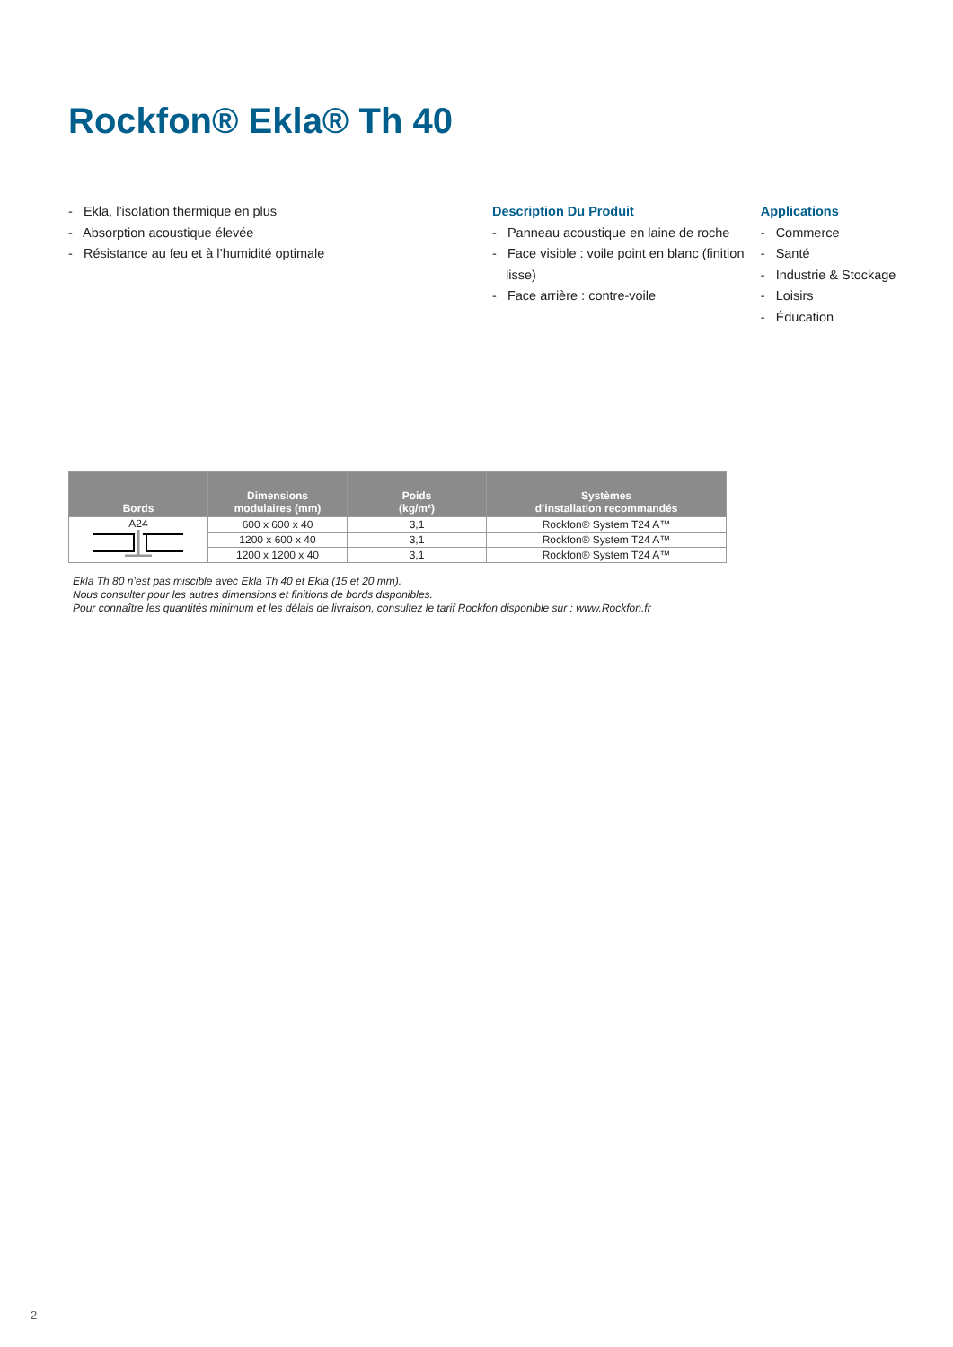Rockfon® Ekla® Th 40
- Ekla, l’isolation thermique en plus
- Absorption acoustique élevée
- Résistance au feu et à l’humidité optimale
Description Du Produit
- Panneau acoustique en laine de roche
- Face visible : voile point en blanc (finition lisse)
- Face arrière : contre-voile
Applications
- Commerce
- Santé
- Industrie & Stockage
- Loisirs
- Éducation
| Bords | Dimensions modulaires (mm) | Poids (kg/m²) | Systèmes d’installation recommandés |
| --- | --- | --- | --- |
| A24 | 600 x 600 x 40 | 3,1 | Rockfon® System T24 A™ |
| | 1200 x 600 x 40 | 3,1 | Rockfon® System T24 A™ |
| | 1200 x 1200 x 40 | 3,1 | Rockfon® System T24 A™ |
Ekla Th 80 n’est pas miscible avec Ekla Th 40 et Ekla (15 et 20 mm).
Nous consulter pour les autres dimensions et finitions de bords disponibles.
Pour connaître les quantités minimum et les délais de livraison, consultez le tarif Rockfon disponible sur : www.Rockfon.fr
2